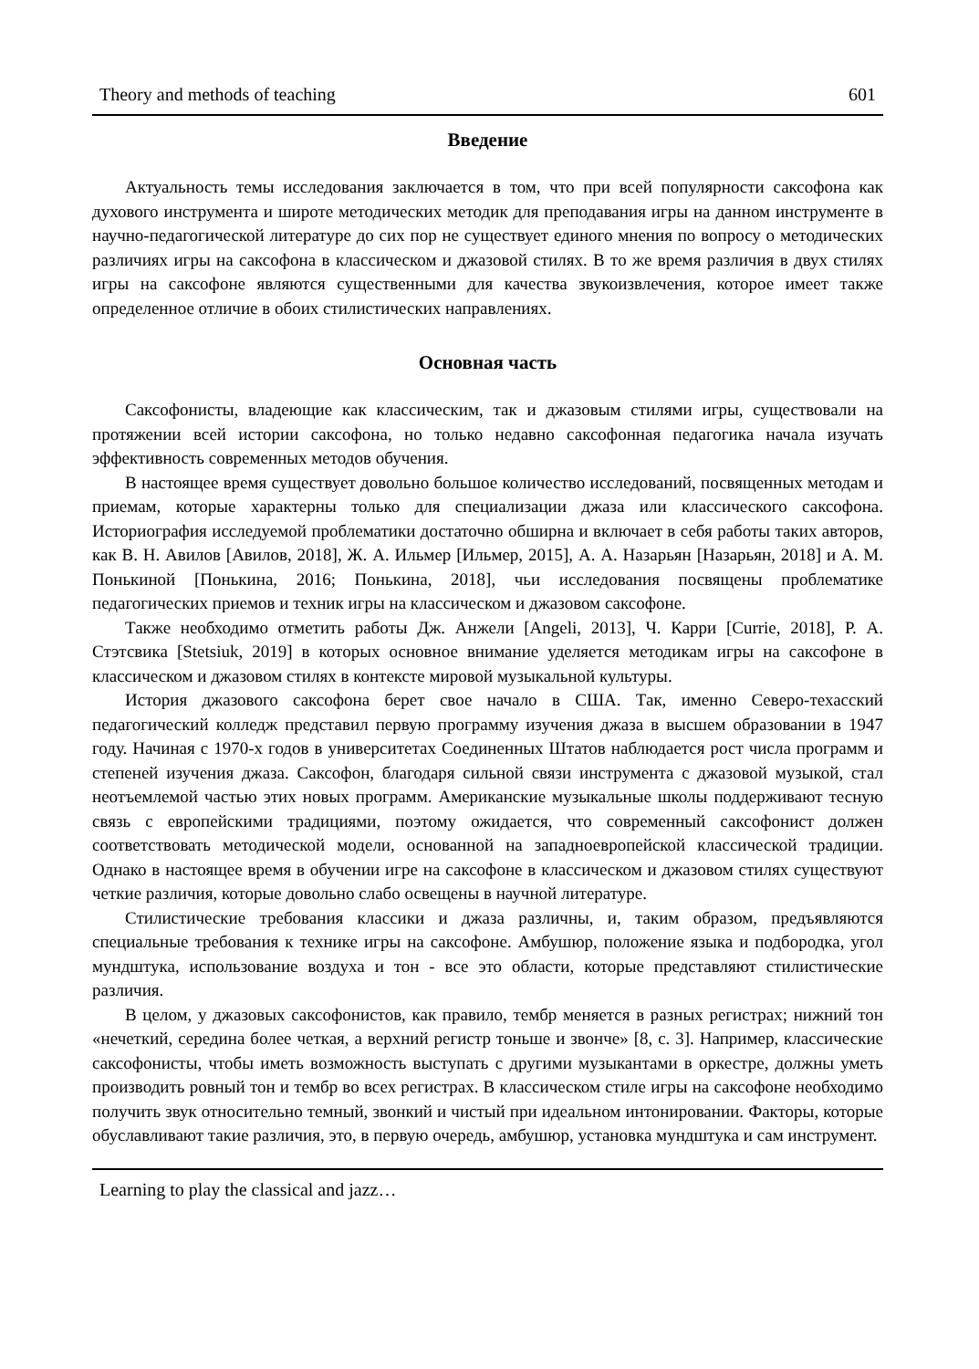Theory and methods of teaching 601
Введение
Актуальность темы исследования заключается в том, что при всей популярности саксофона как духового инструмента и широте методических методик для преподавания игры на данном инструменте в научно-педагогической литературе до сих пор не существует единого мнения по вопросу о методических различиях игры на саксофона в классическом и джазовой стилях. В то же время различия в двух стилях игры на саксофоне являются существенными для качества звукоиз­влечения, которое имеет также определенное отличие в обоих стилистических направлениях.
Основная часть
Саксофонисты, владеющие как классическим, так и джазовым стилями игры, существовали на протяжении всей истории саксофона, но только недавно саксофонная педагогика начала изучать эффективность современных методов обучения.
В настоящее время существует довольно большое количество исследований, посвященных методам и приемам, которые характерны только для специализации джаза или классического саксофона. Историография исследуемой проблематики достаточно обширна и включает в себя работы таких авторов, как В. Н. Авилов [Авилов, 2018], Ж. А. Ильмер [Ильмер, 2015], А. А. Назарьян [Назарьян, 2018] и А. М. Понькиной [Понькина, 2016; Понькина, 2018], чьи исследования посвящены проблематике педагогических приемов и техник игры на классическом и джазовом саксофоне.
Также необходимо отметить работы Дж. Анжели [Angeli, 2013], Ч. Карри [Currie, 2018], Р. А. Стэтсвика [Stetsiuk, 2019] в которых основное внимание уделяется методикам игры на саксофоне в классическом и джазовом стилях в контексте мировой музыкальной культуры.
История джазового саксофона берет свое начало в США. Так, именно Северо-техасский педагогический колледж представил первую программу изучения джаза в высшем образовании в 1947 году. Начиная с 1970-х годов в университетах Соединенных Штатов наблюдается рост числа программ и степеней изучения джаза. Саксофон, благодаря сильной связи инструмента с джазовой музыкой, стал неотъемлемой частью этих новых программ. Американские музыкальные школы поддерживают тесную связь с европейскими традициями, поэтому ожидается, что современный саксофонист должен соответствовать методической модели, основанной на западноевропейской классической традиции. Однако в настоящее время в обучении игре на саксофоне в классическом и джазовом стилях существуют четкие различия, которые довольно слабо освещены в научной литературе.
Стилистические требования классики и джаза различны, и, таким образом, предъявляются специальные требования к технике игры на саксофоне. Амбушюр, положение языка и подбородка, угол мундштука, использование воздуха и тон - все это области, которые представляют стилистические различия.
В целом, у джазовых саксофонистов, как правило, тембр меняется в разных регистрах; нижний тон «нечеткий, середина более четкая, а верхний регистр тоньше и звонче» [8, с. 3]. Например, классические саксофонисты, чтобы иметь возможность выступать с другими музыкантами в оркестре, должны уметь производить ровный тон и тембр во всех регистрах. В классическом стиле игры на саксофоне необходимо получить звук относительно темный, звонкий и чистый при идеальном интонировании. Факторы, которые обуславливают такие различия, это, в первую очередь, амбушюр, установка мундштука и сам инструмент.
Learning to play the classical and jazz…